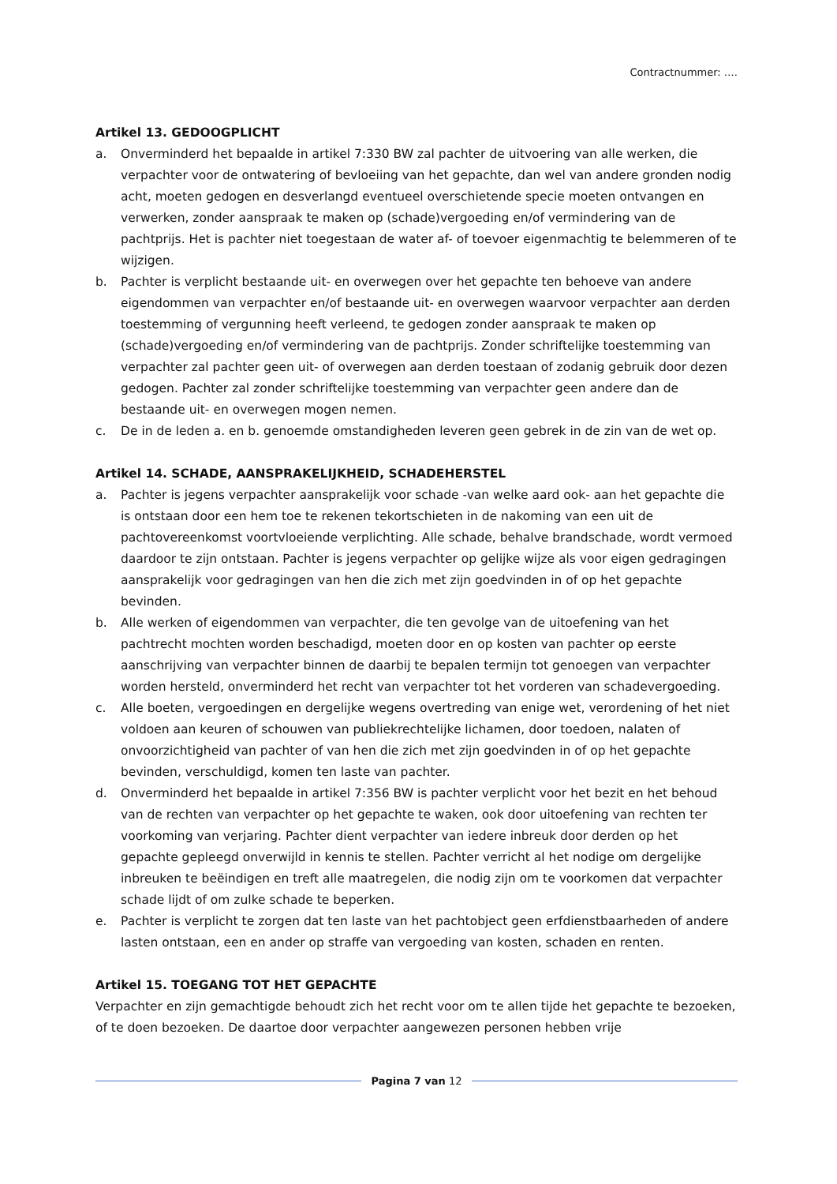Contractnummer: ….
Artikel 13. GEDOOGPLICHT
a. Onverminderd het bepaalde in artikel 7:330 BW zal pachter de uitvoering van alle werken, die verpachter voor de ontwatering of bevloeiing van het gepachte, dan wel van andere gronden nodig acht, moeten gedogen en desverlangd eventueel overschietende specie moeten ontvangen en verwerken, zonder aanspraak te maken op (schade)vergoeding en/of vermindering van de pachtprijs. Het is pachter niet toegestaan de water af- of toevoer eigenmachtig te belemmeren of te wijzigen.
b. Pachter is verplicht bestaande uit- en overwegen over het gepachte ten behoeve van andere eigendommen van verpachter en/of bestaande uit- en overwegen waarvoor verpachter aan derden toestemming of vergunning heeft verleend, te gedogen zonder aanspraak te maken op (schade)vergoeding en/of vermindering van de pachtprijs. Zonder schriftelijke toestemming van verpachter zal pachter geen uit- of overwegen aan derden toestaan of zodanig gebruik door dezen gedogen. Pachter zal zonder schriftelijke toestemming van verpachter geen andere dan de bestaande uit- en overwegen mogen nemen.
c. De in de leden a. en b. genoemde omstandigheden leveren geen gebrek in de zin van de wet op.
Artikel 14. SCHADE, AANSPRAKELIJKHEID, SCHADEHERSTEL
a. Pachter is jegens verpachter aansprakelijk voor schade -van welke aard ook- aan het gepachte die is ontstaan door een hem toe te rekenen tekortschieten in de nakoming van een uit de pachtovereenkomst voortvloeiende verplichting. Alle schade, behalve brandschade, wordt vermoed daardoor te zijn ontstaan. Pachter is jegens verpachter op gelijke wijze als voor eigen gedragingen aansprakelijk voor gedragingen van hen die zich met zijn goedvinden in of op het gepachte bevinden.
b. Alle werken of eigendommen van verpachter, die ten gevolge van de uitoefening van het pachtrecht mochten worden beschadigd, moeten door en op kosten van pachter op eerste aanschrijving van verpachter binnen de daarbij te bepalen termijn tot genoegen van verpachter worden hersteld, onverminderd het recht van verpachter tot het vorderen van schadevergoeding.
c. Alle boeten, vergoedingen en dergelijke wegens overtreding van enige wet, verordening of het niet voldoen aan keuren of schouwen van publiekrechtelijke lichamen, door toedoen, nalaten of onvoorzichtigheid van pachter of van hen die zich met zijn goedvinden in of op het gepachte bevinden, verschuldigd, komen ten laste van pachter.
d. Onverminderd het bepaalde in artikel 7:356 BW is pachter verplicht voor het bezit en het behoud van de rechten van verpachter op het gepachte te waken, ook door uitoefening van rechten ter voorkoming van verjaring. Pachter dient verpachter van iedere inbreuk door derden op het gepachte gepleegd onverwijld in kennis te stellen. Pachter verricht al het nodige om dergelijke inbreuken te beëindigen en treft alle maatregelen, die nodig zijn om te voorkomen dat verpachter schade lijdt of om zulke schade te beperken.
e. Pachter is verplicht te zorgen dat ten laste van het pachtobject geen erfdienstbaarheden of andere lasten ontstaan, een en ander op straffe van vergoeding van kosten, schaden en renten.
Artikel 15. TOEGANG TOT HET GEPACHTE
Verpachter en zijn gemachtigde behoudt zich het recht voor om te allen tijde het gepachte te bezoeken, of te doen bezoeken. De daartoe door verpachter aangewezen personen hebben vrije
Pagina 7 van 12